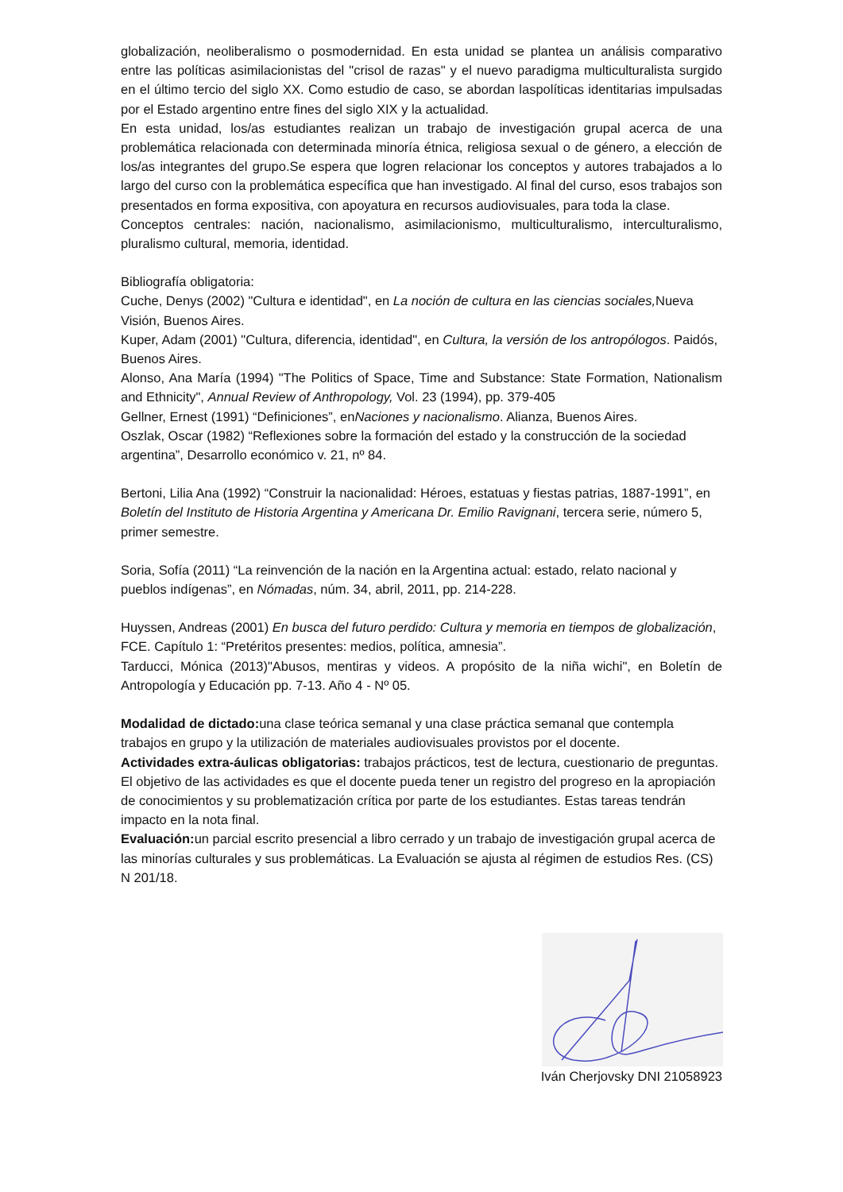globalización, neoliberalismo o posmodernidad. En esta unidad se plantea un análisis comparativo entre las políticas asimilacionistas del "crisol de razas" y el nuevo paradigma multiculturalista surgido en el último tercio del siglo XX. Como estudio de caso, se abordan laspolíticas identitarias impulsadas por el Estado argentino entre fines del siglo XIX y la actualidad.
En esta unidad, los/as estudiantes realizan un trabajo de investigación grupal acerca de una problemática relacionada con determinada minoría étnica, religiosa sexual o de género, a elección de los/as integrantes del grupo.Se espera que logren relacionar los conceptos y autores trabajados a lo largo del curso con la problemática específica que han investigado. Al final del curso, esos trabajos son presentados en forma expositiva, con apoyatura en recursos audiovisuales, para toda la clase.
Conceptos centrales: nación, nacionalismo, asimilacionismo, multiculturalismo, interculturalismo, pluralismo cultural, memoria, identidad.
Bibliografía obligatoria:
Cuche, Denys (2002) "Cultura e identidad", en La noción de cultura en las ciencias sociales, Nueva Visión, Buenos Aires.
Kuper, Adam (2001) "Cultura, diferencia, identidad", en Cultura, la versión de los antropólogos. Paidós, Buenos Aires.
Alonso, Ana María (1994) "The Politics of Space, Time and Substance: State Formation, Nationalism and Ethnicity", Annual Review of Anthropology, Vol. 23 (1994), pp. 379-405
Gellner, Ernest (1991) “Definiciones”, enNaciones y nacionalismo. Alianza, Buenos Aires.
Oszlak, Oscar (1982) “Reflexiones sobre la formación del estado y la construcción de la sociedad argentina”, Desarrollo económico v. 21, nº 84.
Bertoni, Lilia Ana (1992) “Construir la nacionalidad: Héroes, estatuas y fiestas patrias, 1887-1991”, en Boletín del Instituto de Historia Argentina y Americana Dr. Emilio Ravignani, tercera serie, número 5, primer semestre.
Soria, Sofía (2011) “La reinvención de la nación en la Argentina actual: estado, relato nacional y pueblos indígenas”, en Nómadas, núm. 34, abril, 2011, pp. 214-228.
Huyssen, Andreas (2001) En busca del futuro perdido: Cultura y memoria en tiempos de globalización, FCE. Capítulo 1: “Pretéritos presentes: medios, política, amnesia”.
Tarducci, Mónica (2013)"Abusos, mentiras y videos. A propósito de la niña wichi", en Boletín de Antropología y Educación pp. 7-13. Año 4 - Nº 05.
Modalidad de dictado: una clase teórica semanal y una clase práctica semanal que contempla trabajos en grupo y la utilización de materiales audiovisuales provistos por el docente.
Actividades extra-áulicas obligatorias: trabajos prácticos, test de lectura, cuestionario de preguntas. El objetivo de las actividades es que el docente pueda tener un registro del progreso en la apropiación de conocimientos y su problematización crítica por parte de los estudiantes. Estas tareas tendrán impacto en la nota final.
Evaluación: un parcial escrito presencial a libro cerrado y un trabajo de investigación grupal acerca de las minorías culturales y sus problemáticas. La Evaluación se ajusta al régimen de estudios Res. (CS) N 201/18.
Iván Cherjovsky DNI 21058923